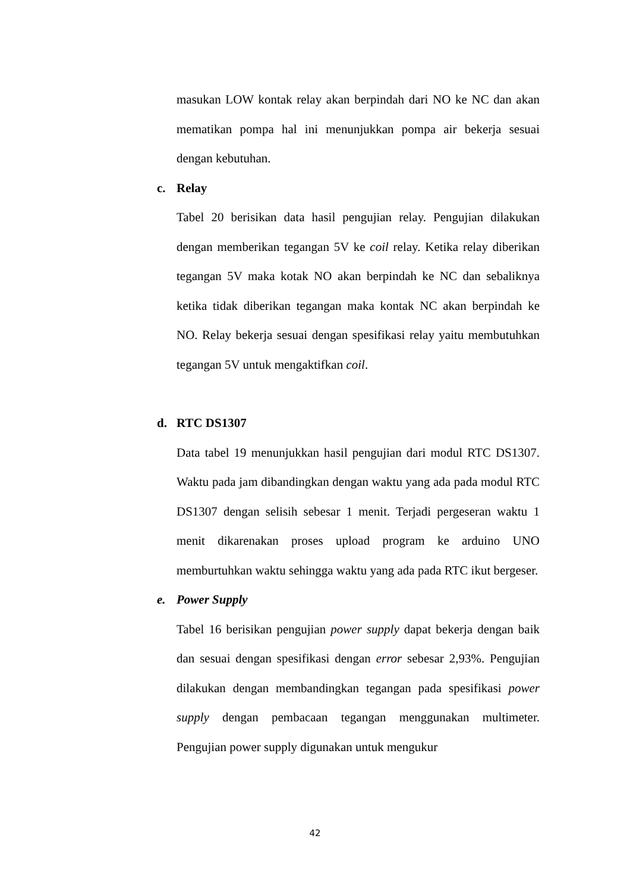masukan LOW kontak relay akan berpindah dari NO ke NC dan akan mematikan pompa hal ini menunjukkan pompa air bekerja sesuai dengan kebutuhan.
c. Relay
Tabel 20 berisikan data hasil pengujian relay. Pengujian dilakukan dengan memberikan tegangan 5V ke coil relay. Ketika relay diberikan tegangan 5V maka kotak NO akan berpindah ke NC dan sebaliknya ketika tidak diberikan tegangan maka kontak NC akan berpindah ke NO. Relay bekerja sesuai dengan spesifikasi relay yaitu membutuhkan tegangan 5V untuk mengaktifkan coil.
d. RTC DS1307
Data tabel 19 menunjukkan hasil pengujian dari modul RTC DS1307. Waktu pada jam dibandingkan dengan waktu yang ada pada modul RTC DS1307 dengan selisih sebesar 1 menit. Terjadi pergeseran waktu 1 menit dikarenakan proses upload program ke arduino UNO memburtuhkan waktu sehingga waktu yang ada pada RTC ikut bergeser.
e. Power Supply
Tabel 16 berisikan pengujian power supply dapat bekerja dengan baik dan sesuai dengan spesifikasi dengan error sebesar 2,93%. Pengujian dilakukan dengan membandingkan tegangan pada spesifikasi power supply dengan pembacaan tegangan menggunakan multimeter. Pengujian power supply digunakan untuk mengukur
42